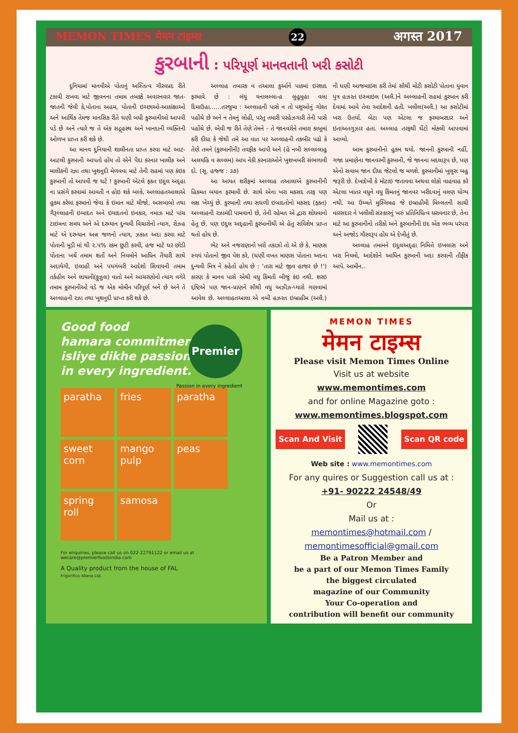MEMON TIMES मेमन टाइम्स 22 अगस्त 2017
કુરબાની : પરિપૂર્ણ માનવતાની ખરી કસોટી
દુનિયામાં માનવીએ પોતાનું અસ્તિત્વ ગૌરવપ્રદ રીતે ટકાવી રાખવા માટે જીવનના તમામ તબક્કે અવારનવાર જાત-જાતની જેવી કે,પોતાના અહમ, પોતાની ઇચ્છાઓ-આકાંક્ષાઓ અને આર્થિક તેમજ માનસિક રીતે ઘણી બધી કુરબાનીઓ આપવી પડે છે અને ત્યારે જ તે એક સદ્ગૃહસ્થ અને ખાનદાની વ્યક્તિની ઓળખ પ્રાપ્ત કરી શકે છે.
આ માનવ દુનિયાની શાલીનતા પ્રાપ્ત કરવા માટે આટ-આટલી કુરબાની આપતો હોય તો એને પૈદા કરનાર ખાલીક અને માલીકની રઝા તથા ખુશનુદી મેળવવા માટે તેની રાહમાં પણ કંઇક કુરબાની તો આપવી જ ઘટે ! કુરબાની એટલે ફકત ઇદુલ અદ્હા ના પ્રસંગે કરવામાં આવતી ન હોઇ શકે બલ્કે, અલ્લાહતઆલાએ હુકમ કરેલા ફરમાનો જેવા કે ઇમાન માટે ચીજો, અસબાબો તથા ગૈરૂલ્લાહની ઇબાદત અને ઇયાદતનો ઇનકાર, નમાઝ માટે પાંચ ટાઇમના સમય અને એ દરમ્યાન દુન્યવી વિચારોનો ત્યાગ, રોઝહ માટે એ દરમ્યાન અન્ન જળનો ત્યાગ, ઝકાત અદા કરવા માટે પોતાની મૂડી માં થી ૨.૫% રકમ છુટી કરવી, હજ માટે ઘર છોડી પોતાના ખર્ચે તમામ શર્તો અને નિયમોને આધિન તૈયારી સાથે અદાયેગી, ઇલાહી અને પયગંબરી આદેશો સિવાયની તમામ તર્કહીન અને લાયાની(ફુઝુલ) વાતો અને આચરણોનો ત્યાગ વગેરે તમામ કુરબાનીઓ વડે જ એક મોમીન પરિપૂર્ણ બને છે અને તે અલ્લાહની રઝા તથા ખૂશનુદી પ્રાપ્ત કરી શકે છે.
અલ્લાહ તબારક વ તઆલા કુર્આને પાકમાં ઇરશાદ ફરમાવે છે : લંયૂ યનાલલ્લા-હ લુહૂમુહા વલા દિમાઉહા......તરજુમા : અલ્લાહની પાસે ન તો પશુઓનું ગોશ્ત પહોંચે છે અને ન તેમનું લોહી, પરંતુ તમારી પરહેઝગારી તેની પાસે પહોંચે છે. એવી જ રીતે તેણે તેમને - તે જાનવરોને તમારા કાબૂમાં કરી દીધા કે જેથી તમે આ વાત પર અલ્લાહની તકબીર પઢો કે તેણે તમને (કુરબાનીની) તવફીક આપી અને (હે નબી સલ્લલ્લાહુ અલયહિ વ સલ્લમ) આપ નેકી કરનારાઓને ખુશખબરી સંભળાવી દો. (સૂ. હજ્જ : ૩૭)
આ આયત શરીફમાં અલ્લાહ તઆલાએ કુરબાનીની હિકમત બયાન ફરમાવી છે. સાથે એના ખરા મકસદ તરફ પણ લક્ષ ખેંચ્યું છે. કુરબાની તથા સઘળી ઇબાદતોનો મકસદ (ફક્ત) અલ્લાહની રઝામંદી પામવાનો છે, તેની રહેમત એ દ્વારા શોધવાનો હેતુ છે, પણ ઇદુલ અદ્હાની કુરબાનીથી એ હેતુ સવિશેષ પ્રાપ્ત થતો હોય છે.
ભેટ અને નજરાણાનો ખરો તકાઝો તો એ છે કે, માણસ સ્વયં પોતાનો જીવ પેશ કરે, (ઘણી વખત માણસ પોતાના અદના દુન્યવી મિત્ર ને કહેતો હોય છે : 'તારા માટે જીવ હાજર છે !') કારણ કે માનવ પાસે એથી વધુ કિંમતી બીજું કંઇ નથી. શરઇ દ્દષ્ટિએ પણ જાન-પ્રાણને સૌથી વધુ અઝીઝ-પ્યારો ગણવામાં આવેલ છે. અલ્લાહતઆલા એ નબી હઝરત ઇબ્રાહીમ (અલૈ.) ની ઘણી આજમાઇશ કરી તેમાં સૌથી મોટી કસોટી પોતાના યુવાન પુત્ર હઝરત ઇસ્માઇલ (અલૈ.)ને અલ્લાહની રાહમાં કુરબાન કરી દેવામાં આવે તેવા આદેશની હતી. ખલીલ(અલૈ.) આ કસોટીમાં ખરા ઉતર્યા. બેટા પણ એટલા જ ફરમાબરદાર અને ઇતાઅતગુઝાર હતા. અલ્લાહ તરફથી ઘેંટો મોકલી આપવામાં આવ્યો.
આમ કુરબાનીનો હુકમ થયો. જાનની કુરબાની નહીં, ગજા પ્રમાણેના જાનવરની કુરબાની, જે જાનના બદલારૂપ છે, પણ એનો સવાબ જાન દીધા જેટલો જ મળશે. કુરબાનીમાં ખુલુસ બહુ જરૂરી છે. દેખાદેખી કે મોટાઇ જતાવવા અથવા લોકો વાહવાહ કરે એટલા ખાતર વધુને વધુ કિંમતનું જાનવર ખરીદવાનું વલણ યોગ્ય નથી. આ ઉમ્મતે મુસ્લિમહ જે ઇબ્રાહીમી મિલ્લતની સાચી વારસદાર ને ખલીલી સંસ્કારનું ખરું પ્રતિનિધિત્વ ધરાવનાર છે, તેના માટે આ કુરબાનીનો તરીકો અને કુરબાનીની ઇદ એક ભવ્ય પરંપરા અને અજોડ ગૌરવરૂપ હોય એ દેખીતું છે.
અલ્લાહ તમામને ઇદુલઅદ્હા નિમિત્તે ઇખલાસ અને ખરા નિયમો, આદેશોને આધિન કુરબાની અદા કરવાની તૌફીક આપે. આમીન..
Good food
hamara commitment.
isliye dikhe passion
in every ingredient.
Premier
Passion in every ingredient
paratha
fries
paratha
sweet corn
mango pulp
peas
spring roll
samosa
For enquiries, please call us on 022-22791122 or email us at wecare@premierfoodsindia.com
A Quality product from the house of FAL
Frigorifico Allana Ltd.
MEMON TIMES
मेमन टाइम्स
Please visit Memon Times Online
Visit us at website
www.memontimes.com
and for online Magazine goto :
www.memontimes.blogspot.com
Scan And Visit Scan QR code
Web site : www.memontimes.com
For any quires or Suggestion call us at :
+91- 90222 24548/49
Or
Mail us at :
memontimes@hotmail.com /
memontimesofficial@gmail.com
Be a Patron Member and
be a part of our Memon Times Family
the biggest circulated
magazine of our Community
Your Co-operation and
contribution will benefit our community